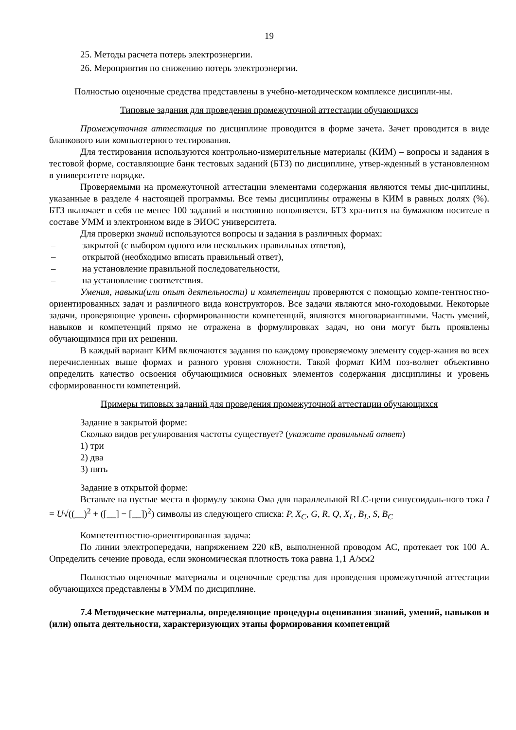19
25. Методы расчета потерь электроэнергии.
26. Мероприятия по снижению потерь электроэнергии.
Полностью оценочные средства представлены в учебно-методическом комплексе дисципли-ны.
Типовые задания для проведения промежуточной аттестации обучающихся
Промежуточная аттестация по дисциплине проводится в форме зачета. Зачет проводится в виде бланкового или компьютерного тестирования.
Для тестирования используются контрольно-измерительные материалы (КИМ) – вопросы и задания в тестовой форме, составляющие банк тестовых заданий (БТЗ) по дисциплине, утвер-жденный в установленном в университете порядке.
Проверяемыми на промежуточной аттестации элементами содержания являются темы дис-циплины, указанные в разделе 4 настоящей программы. Все темы дисциплины отражены в КИМ в равных долях (%). БТЗ включает в себя не менее 100 заданий и постоянно пополняется. БТЗ хра-нится на бумажном носителе в составе УММ и электронном виде в ЭИОС университета.
Для проверки знаний используются вопросы и задания в различных формах:
– закрытой (с выбором одного или нескольких правильных ответов),
– открытой (необходимо вписать правильный ответ),
– на установление правильной последовательности,
– на установление соответствия.
Умения, навыки(или опыт деятельности) и компетенции проверяются с помощью компе-тентностно-ориентированных задач и различного вида конструкторов. Все задачи являются мно-гоходовыми. Некоторые задачи, проверяющие уровень сформированности компетенций, являются многовариантными. Часть умений, навыков и компетенций прямо не отражена в формулировках задач, но они могут быть проявлены обучающимися при их решении.
В каждый вариант КИМ включаются задания по каждому проверяемому элементу содер-жания во всех перечисленных выше формах и разного уровня сложности. Такой формат КИМ поз-воляет объективно определить качество освоения обучающимися основных элементов содержания дисциплины и уровень сформированности компетенций.
Примеры типовых заданий для проведения промежуточной аттестации обучающихся
Задание в закрытой форме:
Сколько видов регулирования частоты существует? (укажите правильный ответ)
1) три
2) два
3) пять
Задание в открытой форме:
Вставьте на пустые места в формулу закона Ома для параллельной RLC-цепи синусоидаль-ного тока I = U√((__)<sup>2</sup> + ([__] − [__])<sup>2</sup>) символы из следующего списка: P, X<sub>C</sub>, G, R, Q, X<sub>L</sub>, B<sub>L</sub>, S, B<sub>C</sub>
Компетентностно-ориентированная задача:
По линии электропередачи, напряжением 220 кВ, выполненной проводом АС, протекает ток 100 А. Определить сечение провода, если экономическая плотность тока равна 1,1 А/мм2
Полностью оценочные материалы и оценочные средства для проведения промежуточной аттестации обучающихся представлены в УММ по дисциплине.
7.4 Методические материалы, определяющие процедуры оценивания знаний, умений, навыков и (или) опыта деятельности, характеризующих этапы формирования компетенций